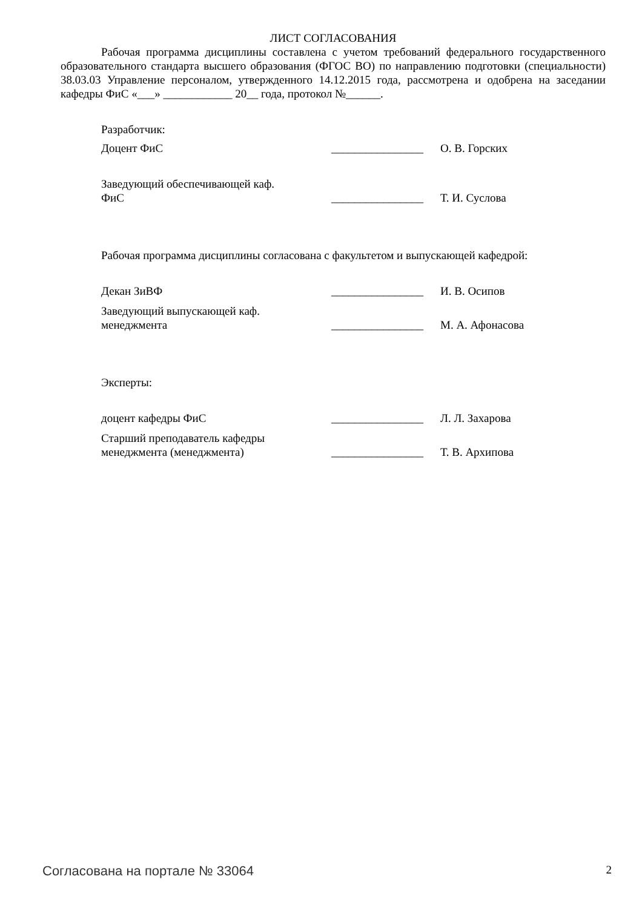ЛИСТ СОГЛАСОВАНИЯ
Рабочая программа дисциплины составлена с учетом требований федерального государственного образовательного стандарта высшего образования (ФГОС ВО) по направлению подготовки (специальности) 38.03.03 Управление персоналом, утвержденного 14.12.2015 года, рассмотрена и одобрена на заседании кафедры ФиС «___» ____________ 20__ года, протокол №______.
Разработчик:
Доцент ФиС ________________
О. В. Горских
Заведующий обеспечивающей каф.
ФиС
________________
Т. И. Суслова
Рабочая программа дисциплины согласована с факультетом и выпускающей кафедрой:
Декан ЗиВФ ________________
И. В. Осипов
Заведующий выпускающей каф.
менеджмента
________________
М. А. Афонасова
Эксперты:
доцент кафедры ФиС ________________
Л. Л. Захарова
Старший преподаватель кафедры
менеджмента (менеджмента)
________________
Т. В. Архипова
Согласована на портале № 33064 2